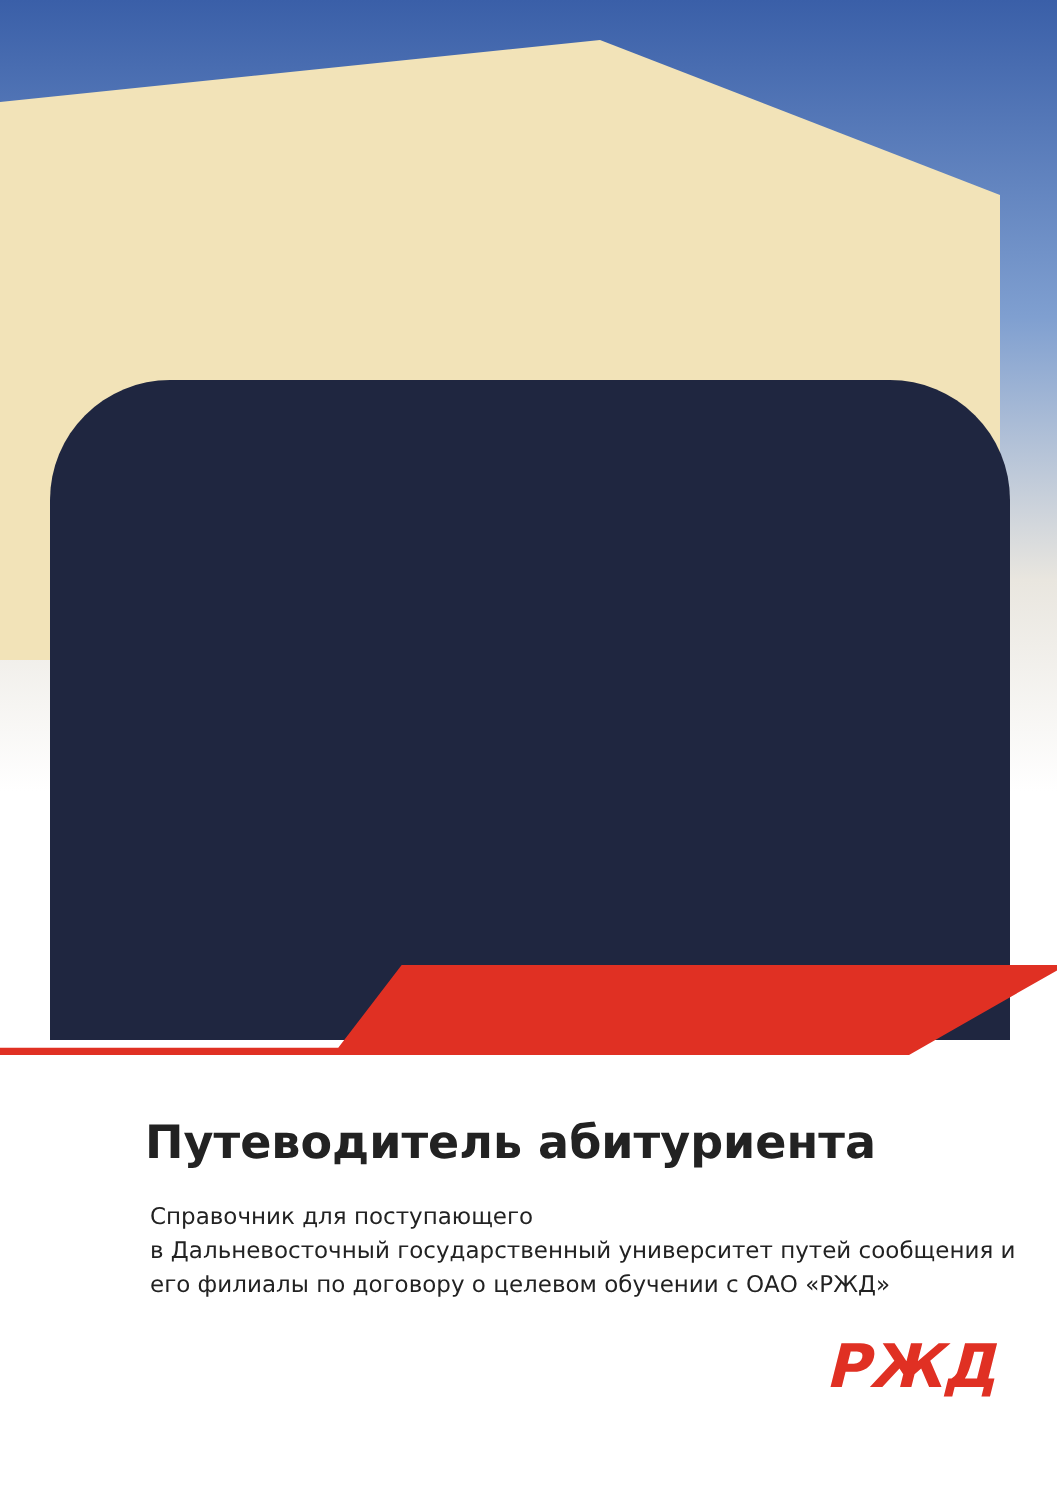Путеводитель абитуриента
Справочник для поступающего
в Дальневосточный государственный университет путей сообщения и его филиалы по договору о целевом обучении с ОАО «РЖД»
РЖД